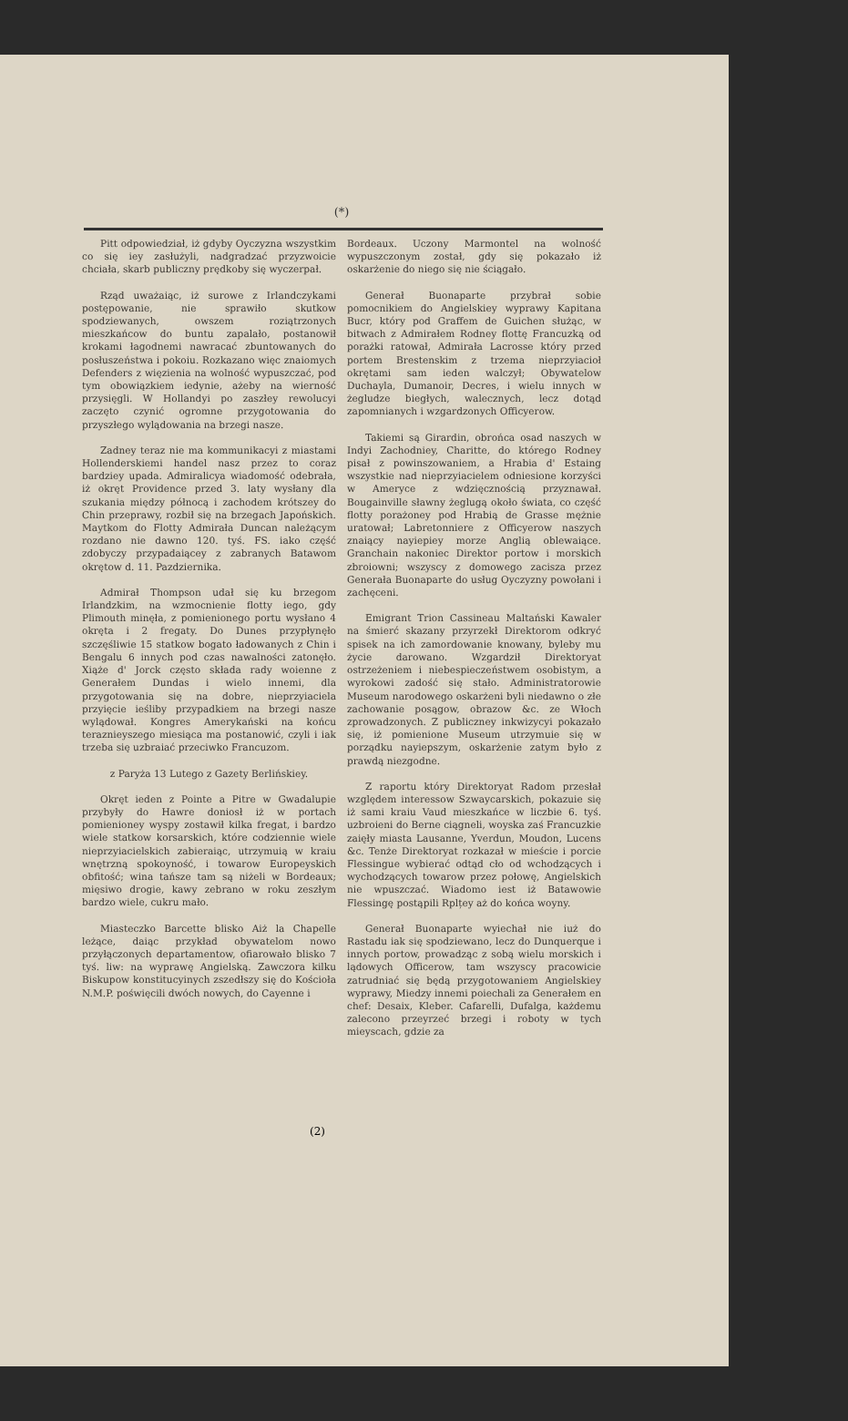(*)
Pitt odpowiedział, iż gdyby Oyczyzna wszystkim co się iey zasłużyli, nadgradzać przyzwoicie chciała, skarb publiczny prędkoby się wyczerpał.
Rząd uważaiąc, iż surowe z Irlandczykami postępowanie, nie sprawiło skutkow spodziewanych, owszem roziątrzonych mieszkańcow do buntu zapalało, postanowił krokami łagodnemi nawracać zbuntowanych do posłuszeństwa i pokoiu. Rozkazano więc znaiomych Defenders z więzienia na wolność wypuszczać, pod tym obowiązkiem iedynie, ażeby na wierność przysięgli. W Hollandyi po zaszłey rewolucyi zaczęto czynić ogromne przygotowania do przyszłego wylądowania na brzegi nasze.
Zadney teraz nie ma kommunikacyi z miastami Hollenderskiemi handel nasz przez to coraz bardziey upada. Admiralicya wiadomość odebrała, iż okręt Providence przed 3. laty wysłany dla szukania między północą i zachodem krótszey do Chin przeprawy, rozbił się na brzegach Japońskich. Maytkom do Flotty Admirała Duncan należącym rozdano nie dawno 120. tyś. FS. iako część zdobyczy przypadaiącey z zabranych Batawom okrętow d. 11. Pazdziernika.
Admirał Thompson udał się ku brzegom Irlandzkim, na wzmocnienie flotty iego, gdy Plimouth minęła, z pomienionego portu wysłano 4 okręta i 2 fregaty. Do Dunes przypłynęło szczęśliwie 15 statkow bogato ładowanych z Chin i Bengalu 6 innych pod czas nawalności zatonęło. Xiąże d' Jorck często składa rady woienne z Generałem Dundas i wielo innemi, dla przygotowania się na dobre, nieprzyiaciela przyięcie ieśliby przypadkiem na brzegi nasze wylądował. Kongres Amerykański na końcu teraznieyszego miesiąca ma postanowić, czyli i iak trzeba się uzbraiać przeciwko Francuzom.
z Paryża 13 Lutego z Gazety Berlińskiey.
Okręt ieden z Pointe a Pitre w Gwadalupie przybyły do Hawre doniosł iż w portach pomienioney wyspy zostawił kilka fregat, i bardzo wiele statkow korsarskich, które codziennie wiele nieprzyiacielskich zabieraiąc, utrzymuią w kraiu wnętrzną spokoyność, i towarow Europeyskich obfitość; wina tańsze tam są niżeli w Bordeaux; mięsiwo drogie, kawy zebrano w roku zeszłym bardzo wiele, cukru mało.
Miasteczko Barcette blisko Aiż la Chapelle leżące, daiąc przykład obywatelom nowo przyłączonych departamentow, ofiarowało blisko 7 tyś. liw: na wyprawę Angielską. Zawczora kilku Biskupow konstitucyinych zszedłszy się do Kościoła N.M.P. poświęcili dwóch nowych, do Cayenne i
Bordeaux. Uczony Marmontel na wolność wypuszczonym został, gdy się pokazało iż oskarżenie do niego się nie ściągało.
Generał Buonaparte przybrał sobie pomocnikiem do Angielskiey wyprawy Kapitana Bucr, który pod Graffem de Guichen służąc, w bitwach z Admirałem Rodney flottę Francuzką od porażki ratował, Admirała Lacrosse który przed portem Brestenskim z trzema nieprzyiacioł okrętami sam ieden walczył; Obywatelow Duchayla, Dumanoir, Decres, i wielu innych w żegludze biegłych, walecznych, lecz dotąd zapomnianych i wzgardzonych Officyerow.
Takiemi są Girardin, obrońca osad naszych w Indyi Zachodniey, Charitte, do którego Rodney pisał z powinszowaniem, a Hrabia d' Estaing wszystkie nad nieprzyiacielem odniesione korzyści w Ameryce z wdzięcznością przyznawał. Bougainville sławny żeglugą około świata, co część flotty porażoney pod Hrabią de Grasse mężnie uratował; Labretonniere z Officyerow naszych znaiący nayiepiey morze Anglią oblewaiące. Granchain nakoniec Direktor portow i morskich zbroiowni; wszyscy z domowego zacisza przez Generała Buonaparte do usług Oyczyzny powołani i zachęceni.
Emigrant Trion Cassineau Maltański Kawaler na śmierć skazany przyrzekł Direktorom odkryć spisek na ich zamordowanie knowany, byleby mu życie darowano. Wzgardził Direktoryat ostrzeżeniem i niebespieczeństwem osobistym, a wyrokowi zadość się stało. Administratorowie Museum narodowego oskarżeni byli niedawno o złe zachowanie posągow, obrazow &c. ze Włoch zprowadzonych. Z publiczney inkwizycyi pokazało się, iż pomienione Museum utrzymuie się w porządku nayiepszym, oskarżenie zatym było z prawdą niezgodne.
Z raportu który Direktoryat Radom przesłał względem interessow Szwaycarskich, pokazuie się iż sami kraiu Vaud mieszkańce w liczbie 6. tyś. uzbroieni do Berne ciągneli, woyska zaś Francuzkie zaięły miasta Lausanne, Yverdun, Moudon, Lucens &c. Tenże Direktoryat rozkazał w mieście i porcie Flessingue wybierać odtąd cło od wchodzących i wychodzących towarow przez połowę, Angielskich nie wpuszczać. Wiadomo iest iż Batawowie Flessingę postąpili Rplțey aż do końca woyny.
Generał Buonaparte wyiechał nie iuż do Rastadu iak się spodziewano, lecz do Dunquerque i innych portow, prowadząc z sobą wielu morskich i lądowych Officerow, tam wszyscy pracowicie zatrudniać się będą przygotowaniem Angielskiey wyprawy, Miedzy innemi poiechali za Generałem en chef: Desaix, Kleber. Cafarelli, Dufalga, każdemu zalecono przeyrzeć brzegi i roboty w tych mieyscach, gdzie za
(2)